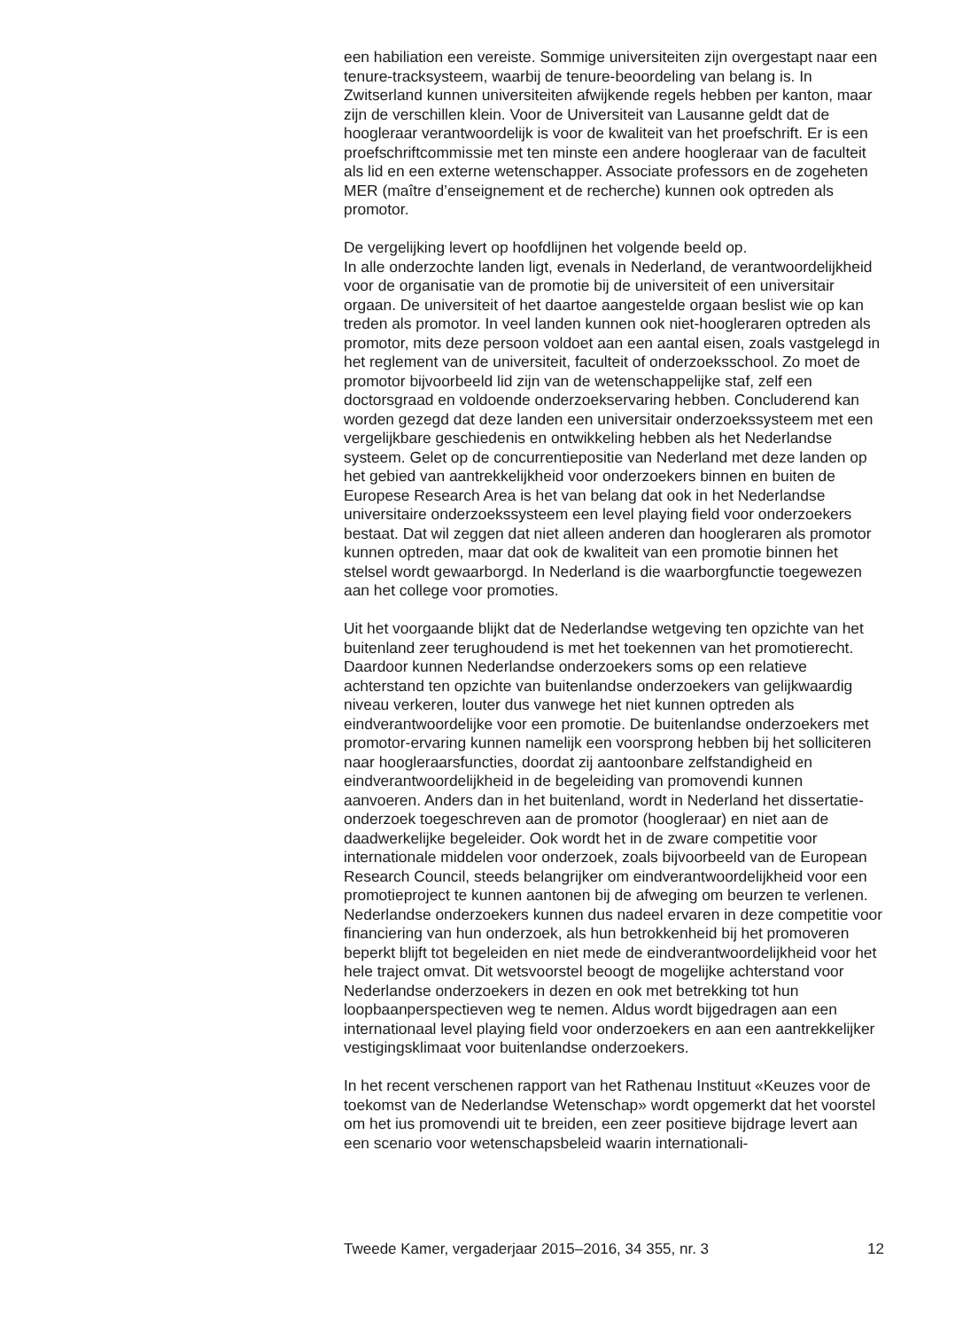een habiliation een vereiste. Sommige universiteiten zijn overgestapt naar een tenure-tracksysteem, waarbij de tenure-beoordeling van belang is. In Zwitserland kunnen universiteiten afwijkende regels hebben per kanton, maar zijn de verschillen klein. Voor de Universiteit van Lausanne geldt dat de hoogleraar verantwoordelijk is voor de kwaliteit van het proefschrift. Er is een proefschriftcommissie met ten minste een andere hoogleraar van de faculteit als lid en een externe wetenschapper. Associate professors en de zogeheten MER (maître d’enseignement et de recherche) kunnen ook optreden als promotor.
De vergelijking levert op hoofdlijnen het volgende beeld op.
In alle onderzochte landen ligt, evenals in Nederland, de verantwoordelijkheid voor de organisatie van de promotie bij de universiteit of een universitair orgaan. De universiteit of het daartoe aangestelde orgaan beslist wie op kan treden als promotor. In veel landen kunnen ook niet-hoogleraren optreden als promotor, mits deze persoon voldoet aan een aantal eisen, zoals vastgelegd in het reglement van de universiteit, faculteit of onderzoeksschool. Zo moet de promotor bijvoorbeeld lid zijn van de wetenschappelijke staf, zelf een doctorsgraad en voldoende onderzoekservaring hebben. Concluderend kan worden gezegd dat deze landen een universitair onderzoekssysteem met een vergelijkbare geschiedenis en ontwikkeling hebben als het Nederlandse systeem. Gelet op de concurrentiepositie van Nederland met deze landen op het gebied van aantrekkelijkheid voor onderzoekers binnen en buiten de Europese Research Area is het van belang dat ook in het Nederlandse universitaire onderzoekssysteem een level playing field voor onderzoekers bestaat. Dat wil zeggen dat niet alleen anderen dan hoogleraren als promotor kunnen optreden, maar dat ook de kwaliteit van een promotie binnen het stelsel wordt gewaarborgd. In Nederland is die waarborgfunctie toegewezen aan het college voor promoties.
Uit het voorgaande blijkt dat de Nederlandse wetgeving ten opzichte van het buitenland zeer terughoudend is met het toekennen van het promotierecht. Daardoor kunnen Nederlandse onderzoekers soms op een relatieve achterstand ten opzichte van buitenlandse onderzoekers van gelijkwaardig niveau verkeren, louter dus vanwege het niet kunnen optreden als eindverantwoordelijke voor een promotie. De buitenlandse onderzoekers met promotor-ervaring kunnen namelijk een voorsprong hebben bij het solliciteren naar hoogleraarsfuncties, doordat zij aantoonbare zelfstandigheid en eindverantwoordelijkheid in de begeleiding van promovendi kunnen aanvoeren. Anders dan in het buitenland, wordt in Nederland het dissertatie-onderzoek toegeschreven aan de promotor (hoogleraar) en niet aan de daadwerkelijke begeleider. Ook wordt het in de zware competitie voor internationale middelen voor onderzoek, zoals bijvoorbeeld van de European Research Council, steeds belangrijker om eindverantwoordelijkheid voor een promotieproject te kunnen aantonen bij de afweging om beurzen te verlenen. Nederlandse onderzoekers kunnen dus nadeel ervaren in deze competitie voor financiering van hun onderzoek, als hun betrokkenheid bij het promoveren beperkt blijft tot begeleiden en niet mede de eindverantwoordelijkheid voor het hele traject omvat. Dit wetsvoorstel beoogt de mogelijke achterstand voor Nederlandse onderzoekers in dezen en ook met betrekking tot hun loopbaanperspectieven weg te nemen. Aldus wordt bijgedragen aan een internationaal level playing field voor onderzoekers en aan een aantrekkelijker vestigingsklimaat voor buitenlandse onderzoekers.
In het recent verschenen rapport van het Rathenau Instituut «Keuzes voor de toekomst van de Nederlandse Wetenschap» wordt opgemerkt dat het voorstel om het ius promovendi uit te breiden, een zeer positieve bijdrage levert aan een scenario voor wetenschapsbeleid waarin internationali-
Tweede Kamer, vergaderjaar 2015–2016, 34 355, nr. 3 12